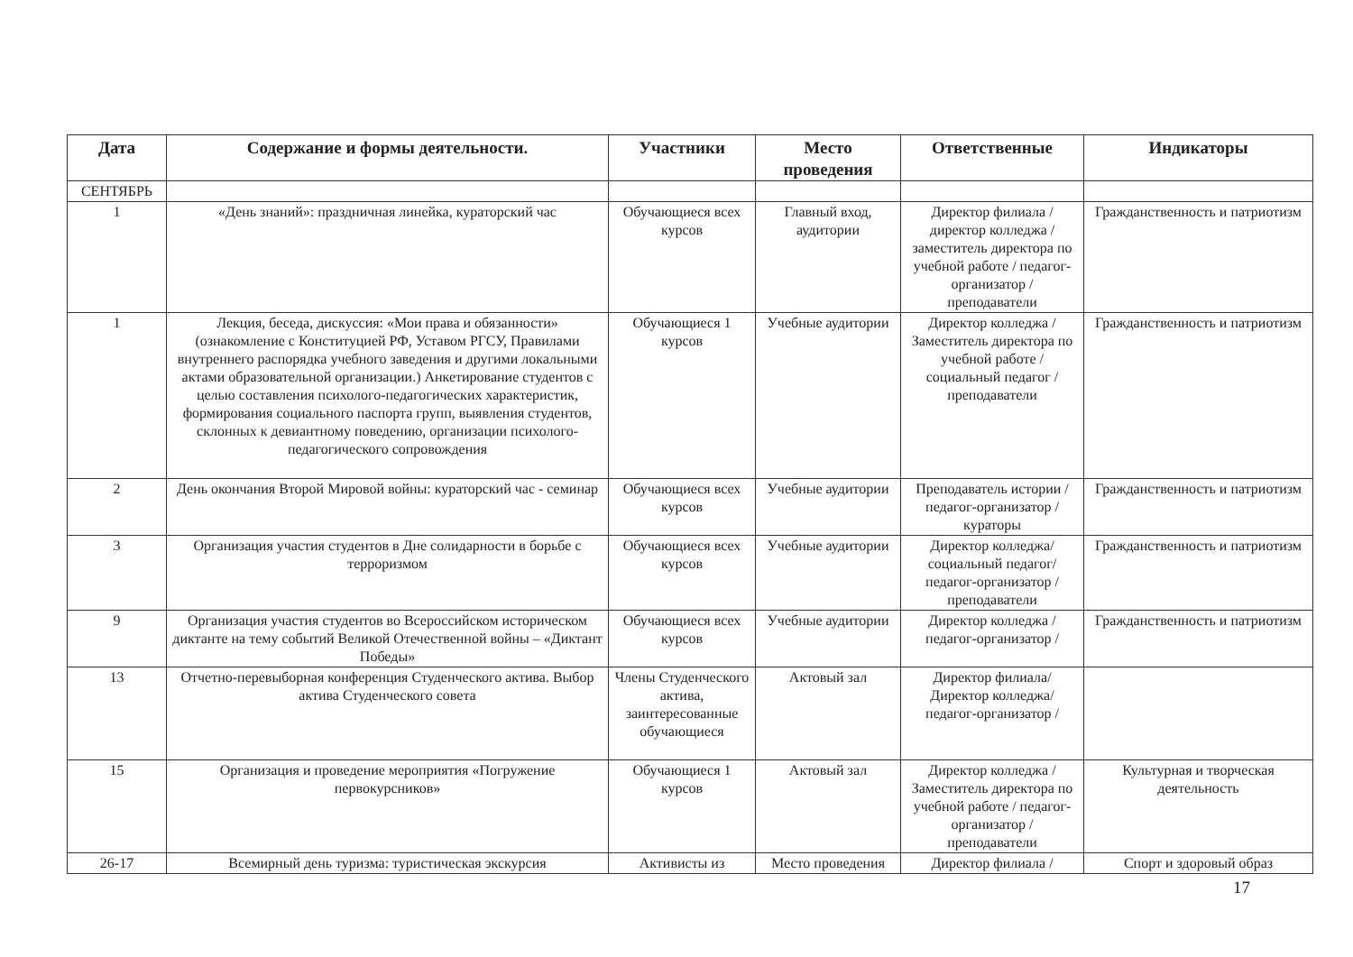| Дата | Содержание и формы деятельности. | Участники | Место проведения | Ответственные | Индикаторы |
| --- | --- | --- | --- | --- | --- |
| СЕНТЯБРЬ | | | | | |
| 1 | «День знаний»: праздничная линейка, кураторский час | Обучающиеся всех курсов | Главный вход, аудитории | Директор филиала / директор колледжа / заместитель директора по учебной работе / педагог-организатор / преподаватели | Гражданственность и патриотизм |
| 1 | Лекция, беседа, дискуссия: «Мои права и обязанности» (ознакомление с Конституцией РФ, Уставом РГСУ, Правилами внутреннего распорядка учебного заведения и другими локальными актами образовательной организации.) Анкетирование студентов с целью составления психолого-педагогических характеристик, формирования социального паспорта групп, выявления студентов, склонных к девиантному поведению, организации психолого-педагогического сопровождения | Обучающиеся 1 курсов | Учебные аудитории | Директор колледжа / Заместитель директора по учебной работе / социальный педагог / преподаватели | Гражданственность и патриотизм |
| 2 | День окончания Второй Мировой войны: кураторский час - семинар | Обучающиеся всех курсов | Учебные аудитории | Преподаватель истории / педагог-организатор / кураторы | Гражданственность и патриотизм |
| 3 | Организация участия студентов в Дне солидарности в борьбе с терроризмом | Обучающиеся всех курсов | Учебные аудитории | Директор колледжа/ социальный педагог/ педагог-организатор / преподаватели | Гражданственность и патриотизм |
| 9 | Организация участия студентов во Всероссийском историческом диктанте на тему событий Великой Отечественной войны – «Диктант Победы» | Обучающиеся всех курсов | Учебные аудитории | Директор колледжа / педагог-организатор / | Гражданственность и патриотизм |
| 13 | Отчетно-перевыборная конференция Студенческого актива. Выбор актива Студенческого совета | Члены Студенческого актива, заинтересованные обучающиеся | Актовый зал | Директор филиала/ Директор колледжа/ педагог-организатор / | |
| 15 | Организация и проведение мероприятия «Погружение первокурсников» | Обучающиеся 1 курсов | Актовый зал | Директор колледжа / Заместитель директора по учебной работе / педагог-организатор / преподаватели | Культурная и творческая деятельность |
| 26-17 | Всемирный день туризма: туристическая экскурсия | Активисты из | Место проведения | Директор филиала / | Спорт и здоровый образ |
17